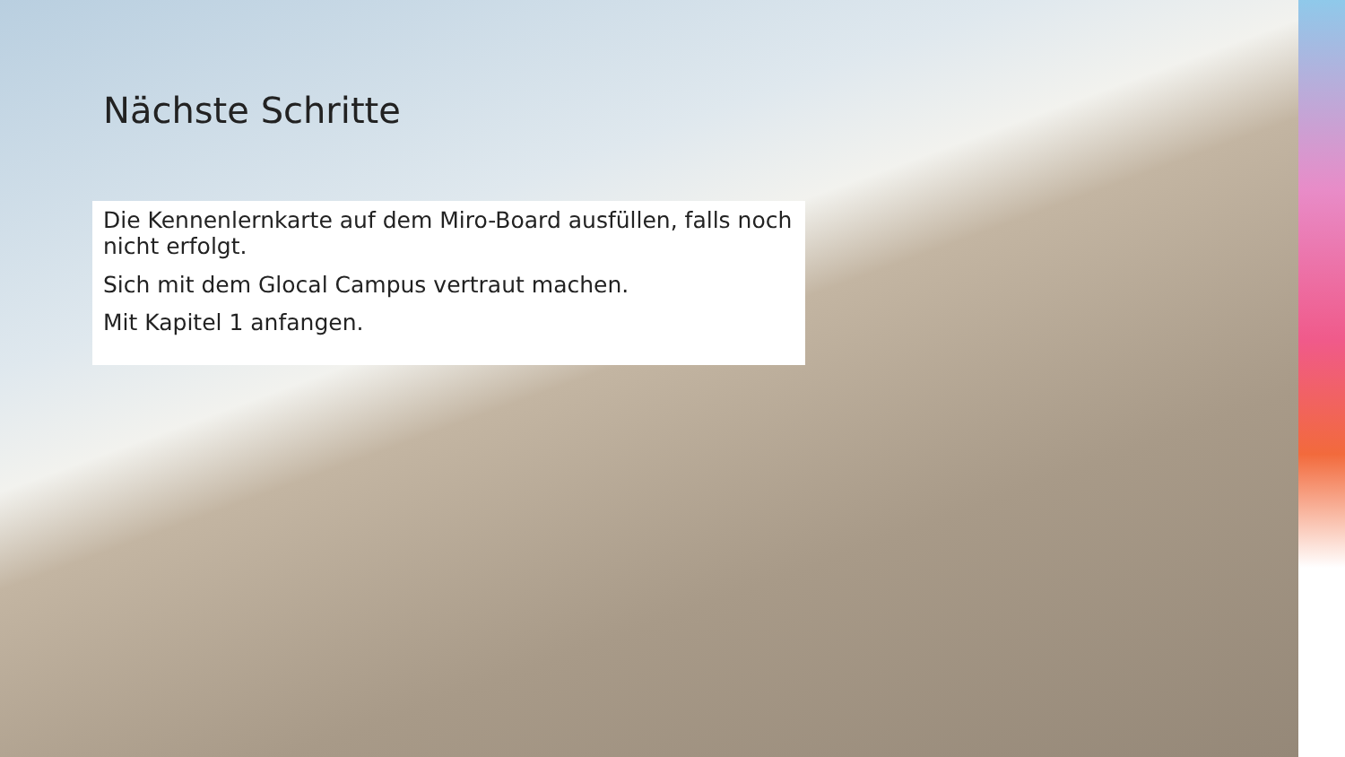Nächste Schritte
Die Kennenlernkarte auf dem Miro-Board ausfüllen, falls noch nicht erfolgt.
Sich mit dem Glocal Campus vertraut machen.
Mit Kapitel 1 anfangen.